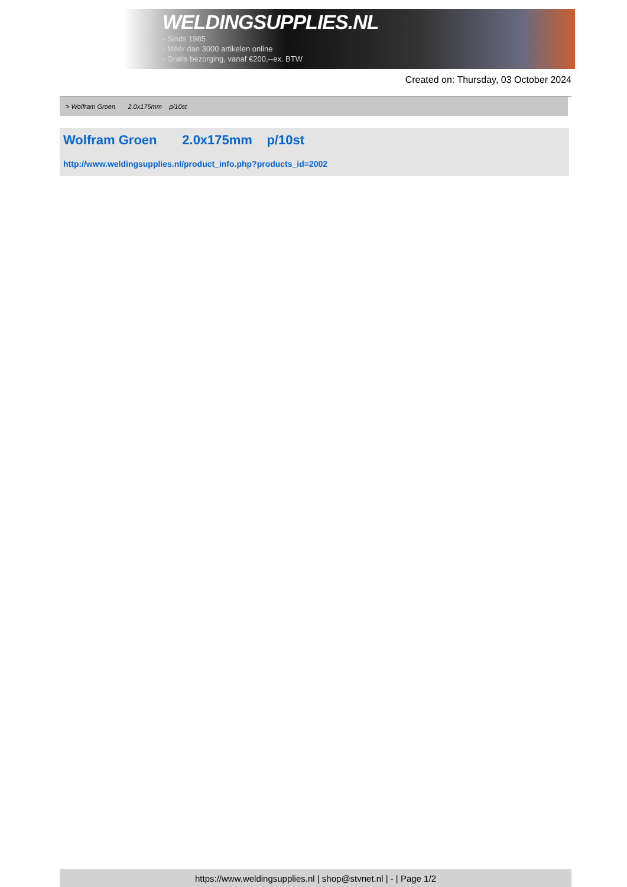WELDINGSUPPLIES.NL
- Sinds 1985
- Méér dan 3000 artikelen online
- Gratis bezorging, vanaf €200,--ex. BTW
Created on: Thursday, 03 October 2024
> Wolfram Groen 2.0x175mm p/10st
Wolfram Groen 2.0x175mm p/10st
http://www.weldingsupplies.nl/product_info.php?products_id=2002
https://www.weldingsupplies.nl | shop@stvnet.nl | - | Page 1/2